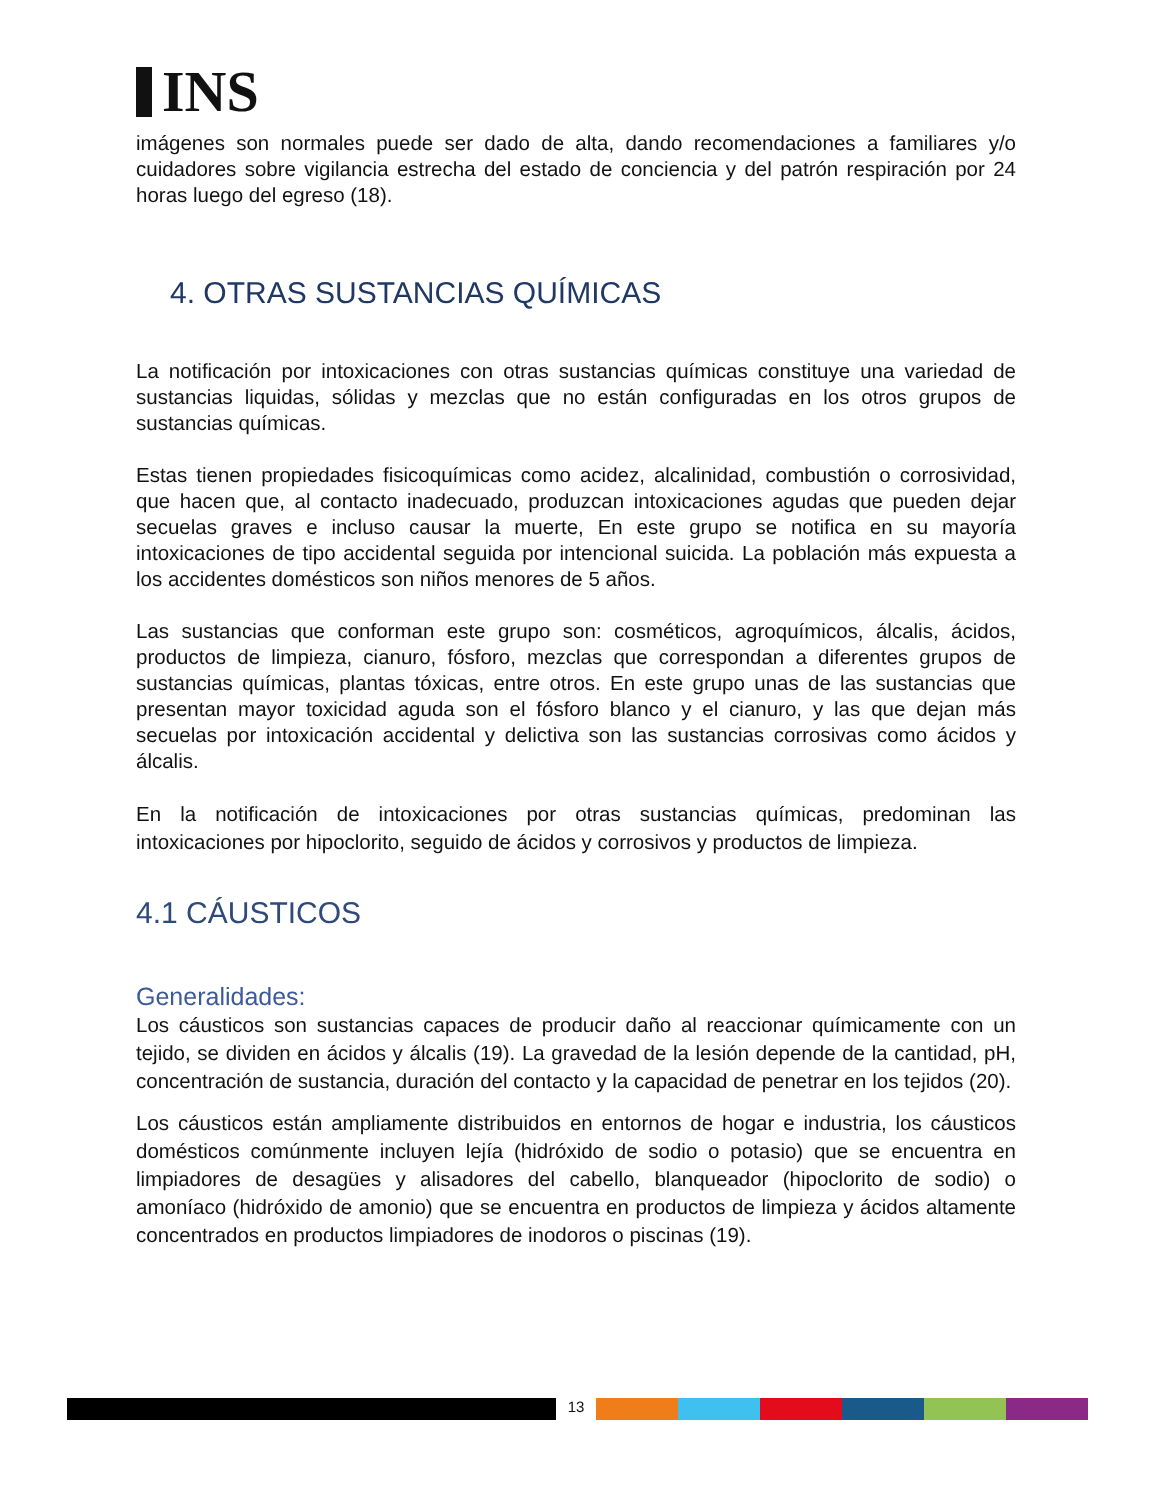INS
imágenes son normales puede ser dado de alta, dando recomendaciones a familiares y/o cuidadores sobre vigilancia estrecha del estado de conciencia y del patrón respiración por 24 horas luego del egreso (18).
4. OTRAS SUSTANCIAS QUÍMICAS
La notificación por intoxicaciones con otras sustancias químicas constituye una variedad de sustancias liquidas, sólidas y mezclas que no están configuradas en los otros grupos de sustancias químicas.
Estas tienen propiedades fisicoquímicas como acidez, alcalinidad, combustión o corrosividad, que hacen que, al contacto inadecuado, produzcan intoxicaciones agudas que pueden dejar secuelas graves e incluso causar la muerte, En este grupo se notifica en su mayoría intoxicaciones de tipo accidental seguida por intencional suicida. La población más expuesta a los accidentes domésticos son niños menores de 5 años.
Las sustancias que conforman este grupo son: cosméticos, agroquímicos, álcalis, ácidos, productos de limpieza, cianuro, fósforo, mezclas que correspondan a diferentes grupos de sustancias químicas, plantas tóxicas, entre otros. En este grupo unas de las sustancias que presentan mayor toxicidad aguda son el fósforo blanco y el cianuro, y las que dejan más secuelas por intoxicación accidental y delictiva son las sustancias corrosivas como ácidos y álcalis.
En la notificación de intoxicaciones por otras sustancias químicas, predominan las intoxicaciones por hipoclorito, seguido de ácidos y corrosivos y productos de limpieza.
4.1 CÁUSTICOS
Generalidades:
Los cáusticos son sustancias capaces de producir daño al reaccionar químicamente con un tejido, se dividen en ácidos y álcalis (19). La gravedad de la lesión depende de la cantidad, pH, concentración de sustancia, duración del contacto y la capacidad de penetrar en los tejidos (20).
Los cáusticos están ampliamente distribuidos en entornos de hogar e industria, los cáusticos domésticos comúnmente incluyen lejía (hidróxido de sodio o potasio) que se encuentra en limpiadores de desagües y alisadores del cabello, blanqueador (hipoclorito de sodio) o amoníaco (hidróxido de amonio) que se encuentra en productos de limpieza y ácidos altamente concentrados en productos limpiadores de inodoros o piscinas (19).
13